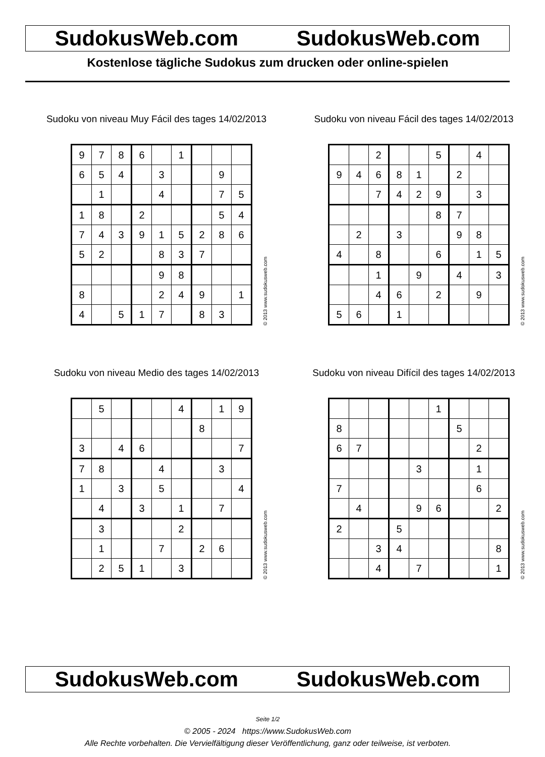SudokusWeb.com SudokusWeb.com
Kostenlose tägliche Sudokus zum drucken oder online-spielen
Sudoku von niveau Muy Fácil des tages 14/02/2013
| 9 | 7 | 8 | 6 | | 1 | | | |
| 6 | 5 | 4 | | 3 | | | 9 | |
| | 1 | | | 4 | | | 7 | 5 |
| 1 | 8 | | 2 | | | | 5 | 4 |
| 7 | 4 | 3 | 9 | 1 | 5 | 2 | 8 | 6 |
| 5 | 2 | | | 8 | 3 | 7 | | |
| | | | | 9 | 8 | | | |
| 8 | | | | 2 | 4 | 9 | | 1 |
| 4 | | 5 | 1 | 7 | | 8 | 3 | |
© 2013 www.sudokusweb.com
Sudoku von niveau Fácil des tages 14/02/2013
| | | 2 | | | 5 | | 4 | |
| 9 | 4 | 6 | 8 | 1 | | 2 | | |
| | | 7 | 4 | 2 | 9 | | 3 | |
| | | | | | 8 | 7 | | |
| | 2 | | 3 | | | 9 | 8 | |
| 4 | | 8 | | | 6 | | 1 | 5 |
| | | 1 | | 9 | | 4 | | 3 |
| | | 4 | 6 | | 2 | | 9 | |
| 5 | 6 | | 1 | | | | | |
© 2013 www.sudokusweb.com
Sudoku von niveau Medio des tages 14/02/2013
| | 5 | | | | 4 | | 1 | 9 |
| | | | | | | 8 | | |
| 3 | | 4 | 6 | | | | | 7 |
| 7 | 8 | | | 4 | | | 3 | |
| 1 | | 3 | | 5 | | | | 4 |
| | 4 | | 3 | | 1 | | 7 | |
| | 3 | | | | 2 | | | |
| | 1 | | | 7 | | 2 | 6 | |
| | 2 | 5 | 1 | | 3 | | | |
© 2013 www.sudokusweb.com
Sudoku von niveau Difícil des tages 14/02/2013
| | | | | | 1 | | | |
| 8 | | | | | | 5 | | |
| 6 | 7 | | | | | | 2 | |
| | | | | 3 | | | 1 | |
| 7 | | | | | | | 6 | |
| | 4 | | | 9 | 6 | | | 2 |
| 2 | | | 5 | | | | | |
| | | 3 | 4 | | | | | 8 |
| | | 4 | | 7 | | | | 1 |
© 2013 www.sudokusweb.com
SudokusWeb.com SudokusWeb.com
Seite 1/2
© 2005 - 2024 https://www.SudokusWeb.com
Alle Rechte vorbehalten. Die Vervielfältigung dieser Veröffentlichung, ganz oder teilweise, ist verboten.